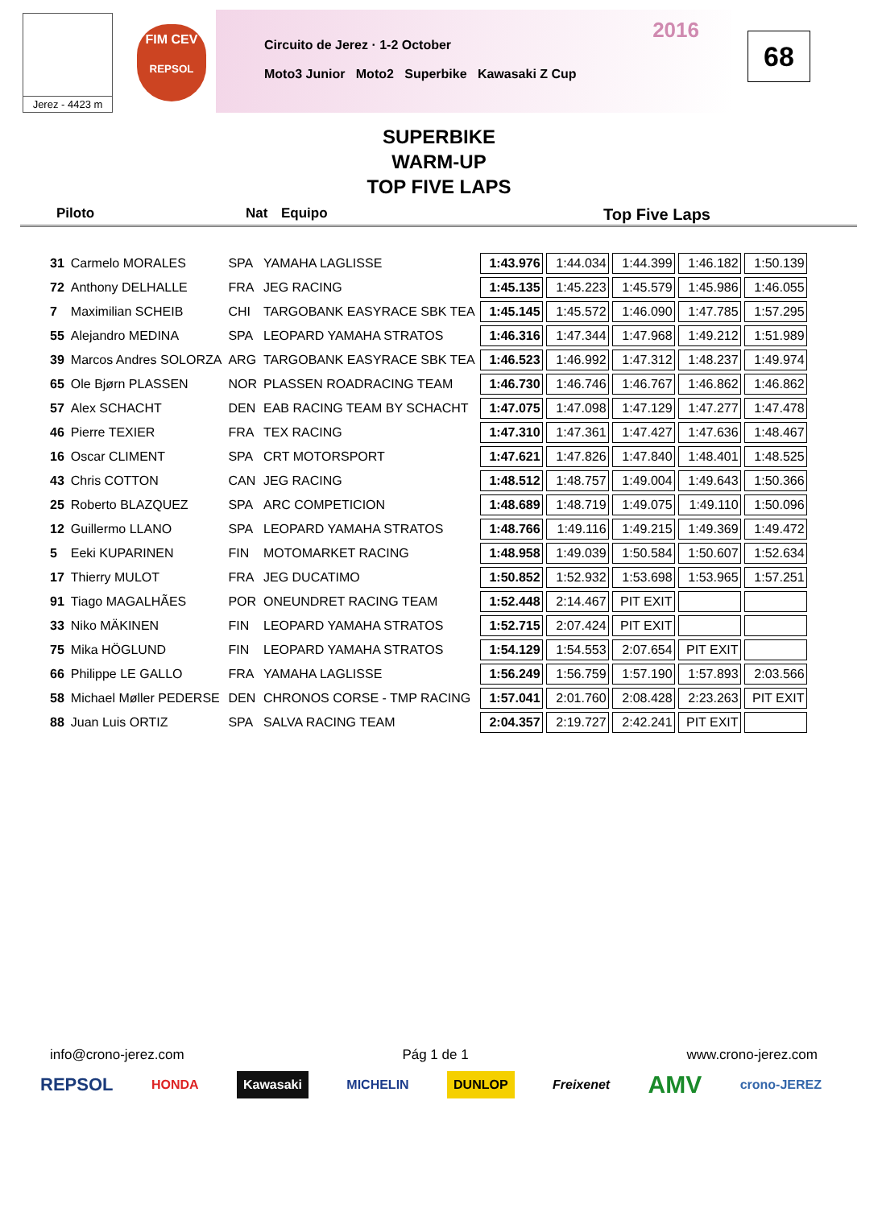Jerez - 4423 m
FIM CEV
REPSOL
2016 Circuito de Jerez · 1-2 October
Moto3 Junior Moto2 Superbike Kawasaki Z Cup
68
SUPERBIKE
WARM-UP
TOP FIVE LAPS
Piloto Nat Equipo Top Five Laps
| 31 | Carmelo MORALES | SPA | YAMAHA LAGLISSE | 1:43.976 | 1:44.034 | 1:44.399 | 1:46.182 | 1:50.139 |
| 72 | Anthony DELHALLE | FRA | JEG RACING | 1:45.135 | 1:45.223 | 1:45.579 | 1:45.986 | 1:46.055 |
| 7 | Maximilian SCHEIB | CHI | TARGOBANK EASYRACE SBK TEA | 1:45.145 | 1:45.572 | 1:46.090 | 1:47.785 | 1:57.295 |
| 55 | Alejandro MEDINA | SPA | LEOPARD YAMAHA STRATOS | 1:46.316 | 1:47.344 | 1:47.968 | 1:49.212 | 1:51.989 |
| 39 | Marcos Andres SOLORZA | ARG | TARGOBANK EASYRACE SBK TEA | 1:46.523 | 1:46.992 | 1:47.312 | 1:48.237 | 1:49.974 |
| 65 | Ole Bjørn PLASSEN | NOR | PLASSEN ROADRACING TEAM | 1:46.730 | 1:46.746 | 1:46.767 | 1:46.862 | 1:46.862 |
| 57 | Alex SCHACHT | DEN | EAB RACING TEAM BY SCHACHT | 1:47.075 | 1:47.098 | 1:47.129 | 1:47.277 | 1:47.478 |
| 46 | Pierre TEXIER | FRA | TEX RACING | 1:47.310 | 1:47.361 | 1:47.427 | 1:47.636 | 1:48.467 |
| 16 | Oscar CLIMENT | SPA | CRT MOTORSPORT | 1:47.621 | 1:47.826 | 1:47.840 | 1:48.401 | 1:48.525 |
| 43 | Chris COTTON | CAN | JEG RACING | 1:48.512 | 1:48.757 | 1:49.004 | 1:49.643 | 1:50.366 |
| 25 | Roberto BLAZQUEZ | SPA | ARC COMPETICION | 1:48.689 | 1:48.719 | 1:49.075 | 1:49.110 | 1:50.096 |
| 12 | Guillermo LLANO | SPA | LEOPARD YAMAHA STRATOS | 1:48.766 | 1:49.116 | 1:49.215 | 1:49.369 | 1:49.472 |
| 5 | Eeki KUPARINEN | FIN | MOTOMARKET RACING | 1:48.958 | 1:49.039 | 1:50.584 | 1:50.607 | 1:52.634 |
| 17 | Thierry MULOT | FRA | JEG DUCATIMO | 1:50.852 | 1:52.932 | 1:53.698 | 1:53.965 | 1:57.251 |
| 91 | Tiago MAGALHÃES | POR | ONEUNDRET RACING TEAM | 1:52.448 | 2:14.467 | PIT EXIT | | |
| 33 | Niko MÄKINEN | FIN | LEOPARD YAMAHA STRATOS | 1:52.715 | 2:07.424 | PIT EXIT | | |
| 75 | Mika HÖGLUND | FIN | LEOPARD YAMAHA STRATOS | 1:54.129 | 1:54.553 | 2:07.654 | PIT EXIT | |
| 66 | Philippe LE GALLO | FRA | YAMAHA LAGLISSE | 1:56.249 | 1:56.759 | 1:57.190 | 1:57.893 | 2:03.566 |
| 58 | Michael Møller PEDERSE | DEN | CHRONOS CORSE - TMP RACING | 1:57.041 | 2:01.760 | 2:08.428 | 2:23.263 | PIT EXIT |
| 88 | Juan Luis ORTIZ | SPA | SALVA RACING TEAM | 2:04.357 | 2:19.727 | 2:42.241 | PIT EXIT | |
info@crono-jerez.com Pág 1 de 1 www.crono-jerez.com
REPSOL HONDA Kawasaki MICHELIN DUNLOP Freixenet AMV crono-JEREZ